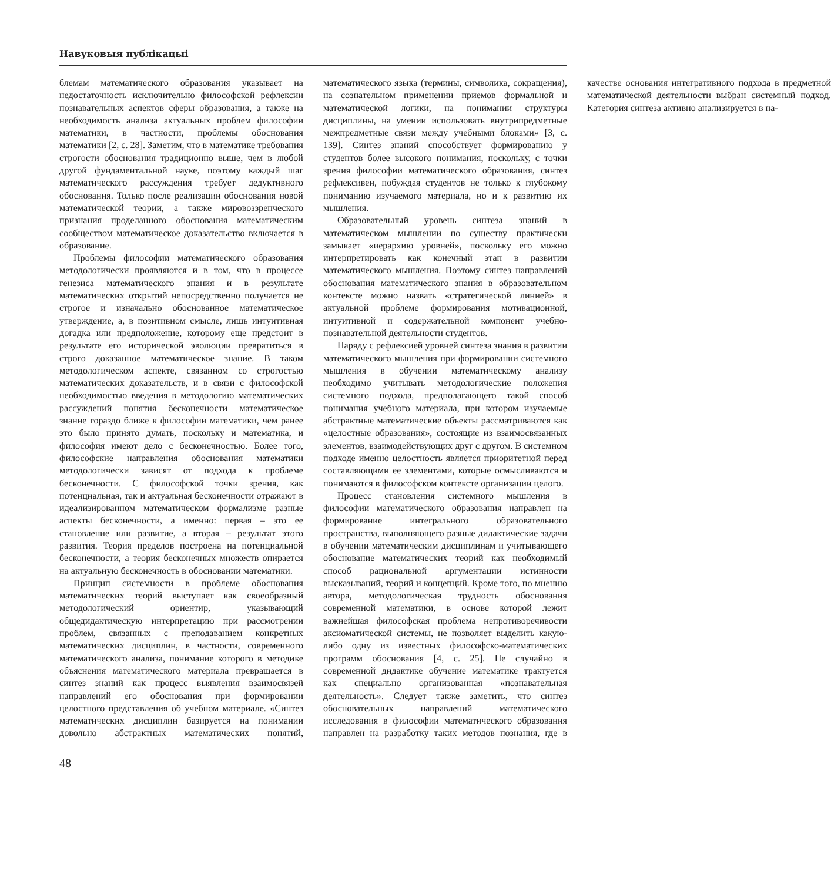Навуковыя публікацыі
блемам математического образования указывает на недостаточность исключительно философской рефлексии познавательных аспектов сферы образования, а также на необходимость анализа актуальных проблем философии математики, в частности, проблемы обоснования математики [2, с. 28]. Заметим, что в математике требования строгости обоснования традиционно выше, чем в любой другой фундаментальной науке, поэтому каждый шаг математического рассуждения требует дедуктивного обоснования. Только после реализации обоснования новой математической теории, а также мировоззренческого признания проделанного обоснования математическим сообществом математическое доказательство включается в образование.
Проблемы философии математического образования методологически проявляются и в том, что в процессе генезиса математического знания и в результате математических открытий непосредственно получается не строгое и изначально обоснованное математическое утверждение, а, в позитивном смысле, лишь интуитивная догадка или предположение, которому еще предстоит в результате его исторической эволюции превратиться в строго доказанное математическое знание. В таком методологическом аспекте, связанном со строгостью математических доказательств, и в связи с философской необходимостью введения в методологию математических рассуждений понятия бесконечности математическое знание гораздо ближе к философии математики, чем ранее это было принято думать, поскольку и математика, и философия имеют дело с бесконечностью. Более того, философские направления обоснования математики методологически зависят от подхода к проблеме бесконечности. С философской точки зрения, как потенциальная, так и актуальная бесконечности отражают в идеализированном математическом формализме разные аспекты бесконечности, а именно: первая – это ее становление или развитие, а вторая – результат этого развития. Теория пределов построена на потенциальной бесконечности, а теория бесконечных множеств опирается на актуальную бесконечность в обосновании математики.
Принцип системности в проблеме обоснования математических теорий выступает как своеобразный методологический ориентир, указывающий общедидактическую интерпретацию при рассмотрении проблем, связанных с преподаванием конкретных математических дисциплин, в частности, современного математического анализа, понимание которого в методике объяснения математического материала превращается в синтез знаний как процесс выявления взаимосвязей направлений его обоснования при формировании целостного представления об учебном материале. «Синтез математических дисциплин базируется на понимании довольно абстрактных математических понятий, математического языка (термины, символика, сокращения), на сознательном применении приемов формальной и математической логики, на понимании структуры дисциплины, на умении использовать внутрипредметные межпредметные связи между учебными блоками» [3, с. 139]. Синтез знаний способствует формированию у студентов более высокого понимания, поскольку, с точки зрения философии математического образования, синтез рефлексивен, побуждая студентов не только к глубокому пониманию изучаемого материала, но и к развитию их мышления.
Образовательный уровень синтеза знаний в математическом мышлении по существу практически замыкает «иерархию уровней», поскольку его можно интерпретировать как конечный этап в развитии математического мышления. Поэтому синтез направлений обоснования математического знания в образовательном контексте можно назвать «стратегической линией» в актуальной проблеме формирования мотивационной, интуитивной и содержательной компонент учебно-познавательной деятельности студентов.
Наряду с рефлексией уровней синтеза знания в развитии математического мышления при формировании системного мышления в обучении математическому анализу необходимо учитывать методологические положения системного подхода, предполагающего такой способ понимания учебного материала, при котором изучаемые абстрактные математические объекты рассматриваются как «целостные образования», состоящие из взаимосвязанных элементов, взаимодействующих друг с другом. В системном подходе именно целостность является приоритетной перед составляющими ее элементами, которые осмысливаются и понимаются в философском контексте организации целого.
Процесс становления системного мышления в философии математического образования направлен на формирование интегрального образовательного пространства, выполняющего разные дидактические задачи в обучении математическим дисциплинам и учитывающего обоснование математических теорий как необходимый способ рациональной аргументации истинности высказываний, теорий и концепций. Кроме того, по мнению автора, методологическая трудность обоснования современной математики, в основе которой лежит важнейшая философская проблема непротиворечивости аксиоматической системы, не позволяет выделить какую-либо одну из известных философско-математических программ обоснования [4, с. 25]. Не случайно в современной дидактике обучение математике трактуется как специально организованная «познавательная деятельность». Следует также заметить, что синтез обосновательных направлений математического исследования в философии математического образования направлен на разработку таких методов познания, где в качестве основания интегративного подхода в предметной математической деятельности выбран системный подход. Категория синтеза активно анализируется в на-
48